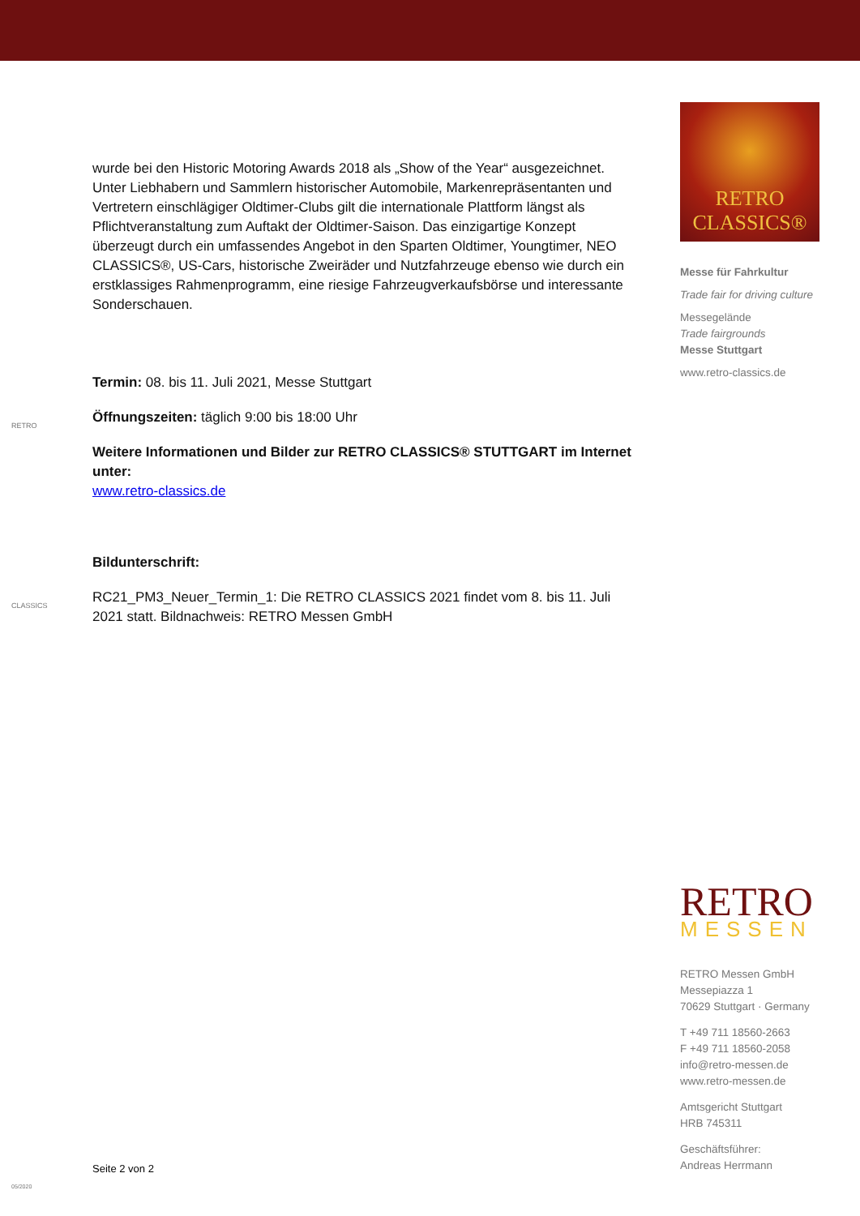wurde bei den Historic Motoring Awards 2018 als „Show of the Year“ ausgezeichnet. Unter Liebhabern und Sammlern historischer Automobile, Markenrepräsentanten und Vertretern einschlägiger Oldtimer-Clubs gilt die internationale Plattform längst als Pflichtveranstaltung zum Auftakt der Oldtimer-Saison. Das einzigartige Konzept überzeugt durch ein umfassendes Angebot in den Sparten Oldtimer, Youngtimer, NEO CLASSICS®, US-Cars, historische Zweiräder und Nutzfahrzeuge ebenso wie durch ein erstklassiges Rahmenprogramm, eine riesige Fahrzeugverkaufsbörse und interessante Sonderschauen.
Termin: 08. bis 11. Juli 2021, Messe Stuttgart
Öffnungszeiten: täglich 9:00 bis 18:00 Uhr
Weitere Informationen und Bilder zur RETRO CLASSICS® STUTTGART im Internet unter:
www.retro-classics.de
Bildunterschrift:
RC21_PM3_Neuer_Termin_1: Die RETRO CLASSICS 2021 findet vom 8. bis 11. Juli 2021 statt. Bildnachweis: RETRO Messen GmbH
RETRO
CLASSICS
Seite 2 von 2
05/2020
RETRO
CLASSICS®
Messe für Fahrkultur
Trade fair for driving culture
Messegelände
Trade fairgrounds
Messe Stuttgart
www.retro-classics.de
RETRO
MESSEN
RETRO Messen GmbH
Messepiazza 1
70629 Stuttgart · Germany
T +49 711 18560-2663
F +49 711 18560-2058
info@retro-messen.de
www.retro-messen.de
Amtsgericht Stuttgart
HRB 745311
Geschäftsführer:
Andreas Herrmann